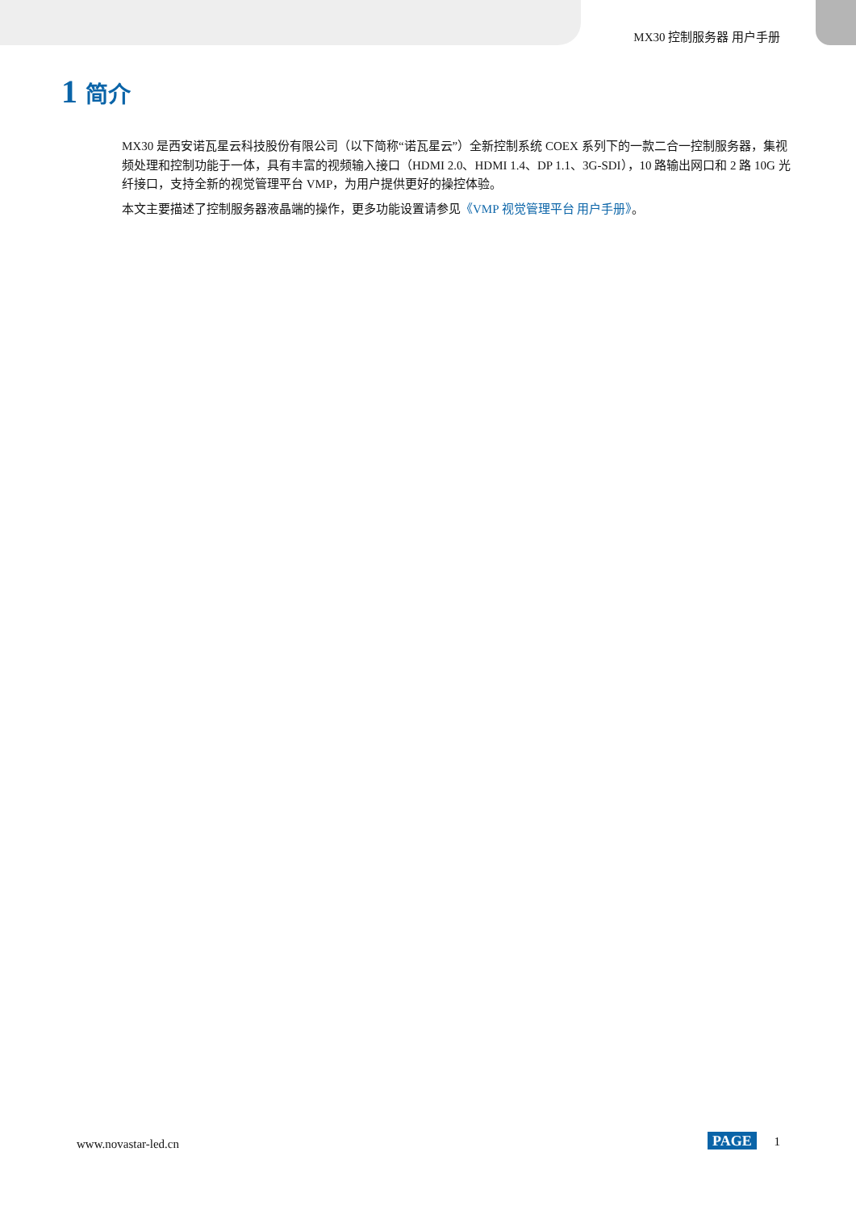MX30 控制服务器 用户手册
1 简介
MX30 是西安诺瓦星云科技股份有限公司（以下简称“诺瓦星云”）全新控制系统 COEX 系列下的一款二合一控制服务器，集视频处理和控制功能于一体，具有丰富的视频输入接口（HDMI 2.0、HDMI 1.4、DP 1.1、3G-SDI），10 路输出网口和 2 路 10G 光纤接口，支持全新的视觉管理平台 VMP，为用户提供更好的操控体验。
本文主要描述了控制服务器液晶端的操作，更多功能设置请参见《VMP 视觉管理平台 用户手册》。
www.novastar-led.cn PAGE 1